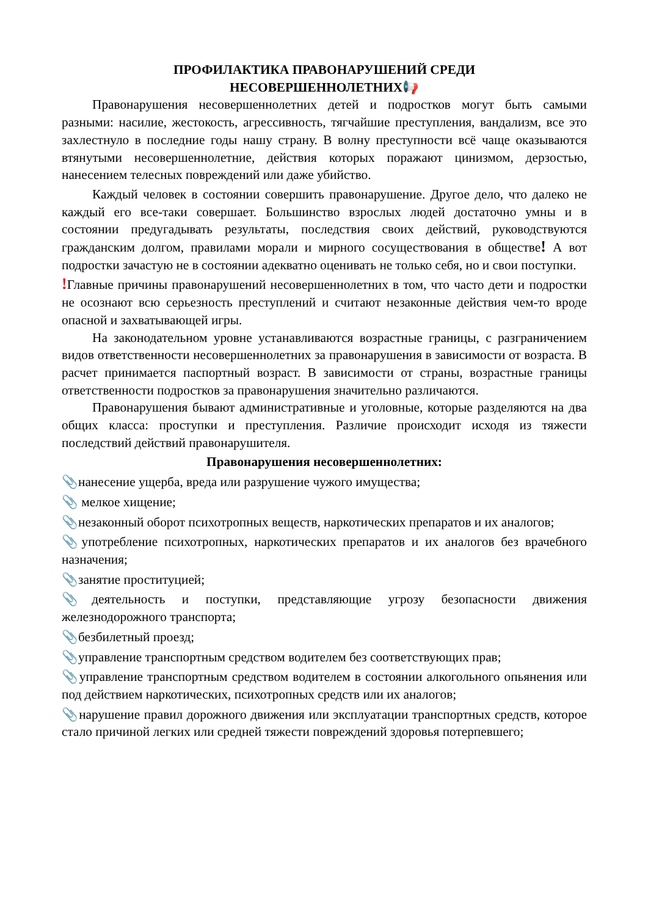ПРОФИЛАКТИКА ПРАВОНАРУШЕНИЙ СРЕДИ
НЕСОВЕРШЕННОЛЕТНИХ📢
Правонарушения несовершеннолетних детей и подростков могут быть самыми разными: насилие, жестокость, агрессивность, тягчайшие преступления, вандализм, все это захлестнуло в последние годы нашу страну. В волну преступности всё чаще оказываются втянутыми несовершеннолетние, действия которых поражают цинизмом, дерзостью, нанесением телесных повреждений или даже убийство.
Каждый человек в состоянии совершить правонарушение. Другое дело, что далеко не каждый его все-таки совершает. Большинство взрослых людей достаточно умны и в состоянии предугадывать результаты, последствия своих действий, руководствуются гражданским долгом, правилами морали и мирного сосуществования в обществе! А вот подростки зачастую не в состоянии адекватно оценивать не только себя, но и свои поступки.
!Главные причины правонарушений несовершеннолетних в том, что часто дети и подростки не осознают всю серьезность преступлений и считают незаконные действия чем-то вроде опасной и захватывающей игры.
На законодательном уровне устанавливаются возрастные границы, с разграничением видов ответственности несовершеннолетних за правонарушения в зависимости от возраста. В расчет принимается паспортный возраст. В зависимости от страны, возрастные границы ответственности подростков за правонарушения значительно различаются.
Правонарушения бывают административные и уголовные, которые разделяются на два общих класса: проступки и преступления. Различие происходит исходя из тяжести последствий действий правонарушителя.
Правонарушения несовершеннолетних:
📎нанесение ущерба, вреда или разрушение чужого имущества;
📎 мелкое хищение;
📎незаконный оборот психотропных веществ, наркотических препаратов и их аналогов;
📎употребление психотропных, наркотических препаратов и их аналогов без врачебного назначения;
📎занятие проституцией;
📎деятельность и поступки, представляющие угрозу безопасности движения железнодорожного транспорта;
📎безбилетный проезд;
📎управление транспортным средством водителем без соответствующих прав;
📎управление транспортным средством водителем в состоянии алкогольного опьянения или под действием наркотических, психотропных средств или их аналогов;
📎нарушение правил дорожного движения или эксплуатации транспортных средств, которое стало причиной легких или средней тяжести повреждений здоровья потерпевшего;